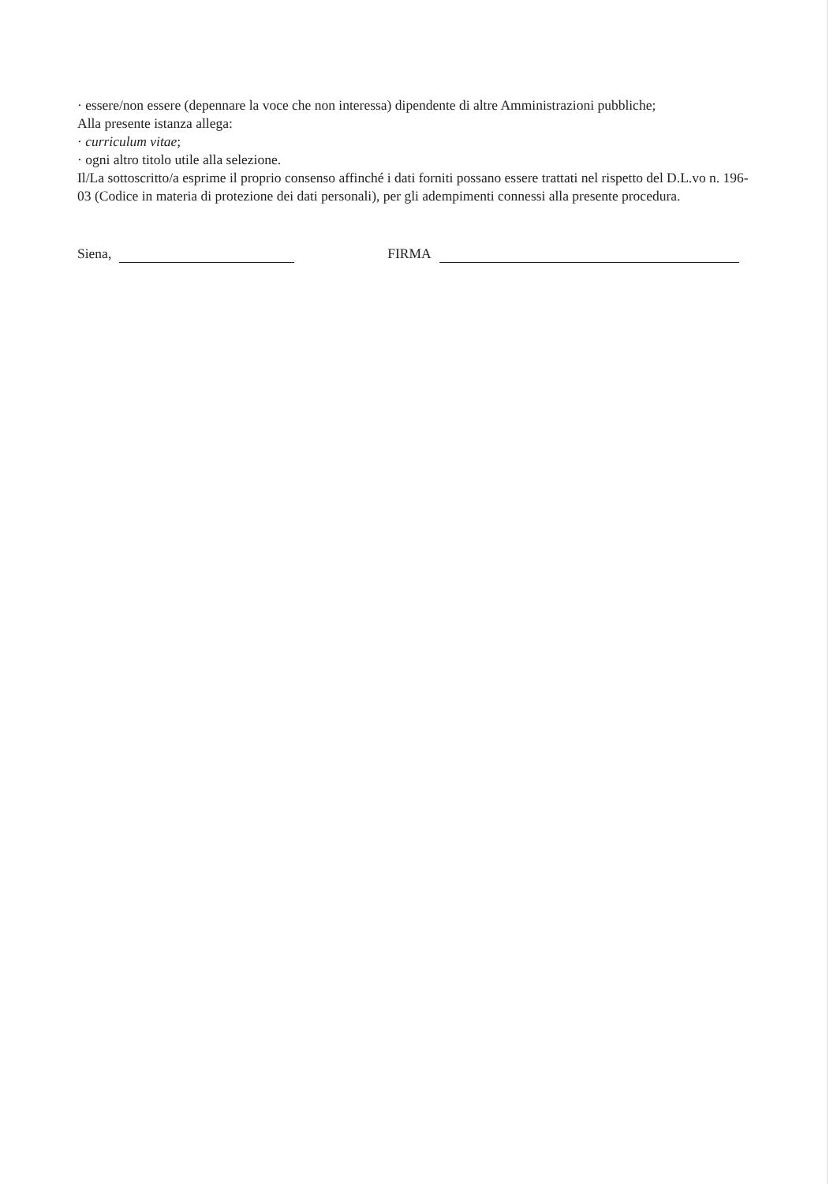· essere/non essere (depennare la voce che non interessa) dipendente di altre Amministrazioni pubbliche;
Alla presente istanza allega:
· curriculum vitae;
· ogni altro titolo utile alla selezione.
Il/La sottoscritto/a esprime il proprio consenso affinché i dati forniti possano essere trattati nel rispetto del D.L.vo n. 196-03 (Codice in materia di protezione dei dati personali), per gli adempimenti connessi alla presente procedura.
Siena, FIRMA